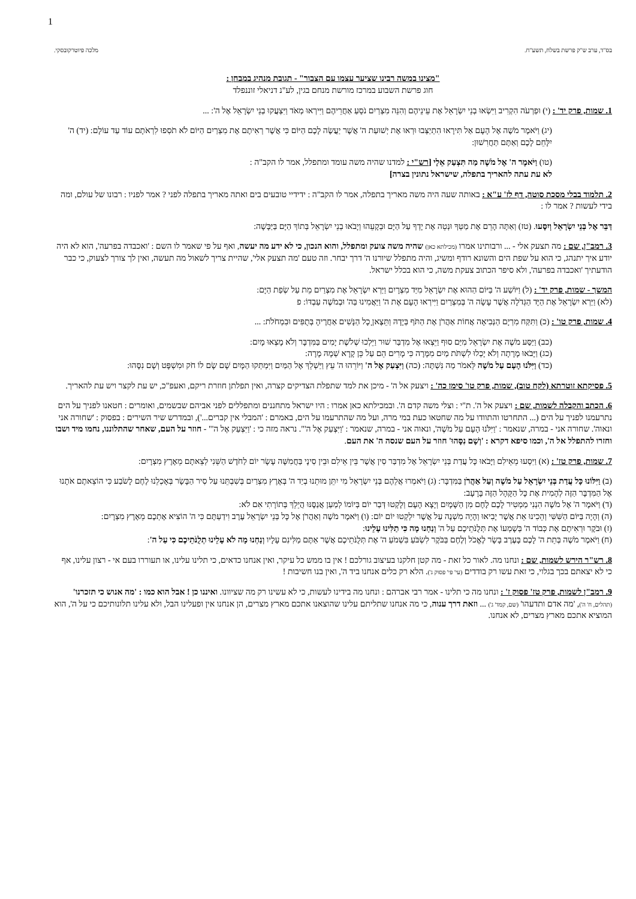1
בס"ד, ערב ש"ק פרשת בשלח, תשע"ח. מלכה פיוטרקובסקי.
"מצינו במשה רבינו שציער עצמו עם הצבור" - תגובת מנהיג במבחן :
חוג פרשת השבוע במרכז מורשת מנחם בגין, לע"נ דניאלי זוננפלד
1. שמות, פרק יד' : (י) וּפַרְעֹה הִקְרִיב וַיִּשְׂאוּ בְנֵי יִשְׂרָאֵל אֶת עֵינֵיהֶם וְהִנֵּה מִצְרַיִם נֹסֵעַ אַחֲרֵיהֶם וַיִּירְאוּ מְאֹד וַיִּצְעֲקוּ בְנֵי יִשְׂרָאֵל אֶל ה': ...
(יג) וַיֹּאמֶר מֹשֶׁה אֶל הָעָם אַל תִּירָאוּ הִתְיַצְּבוּ וּרְאוּ אֶת יְשׁוּעַת ה' אֲשֶׁר יַעֲשֶׂה לָכֶם הַיּוֹם כִּי אֲשֶׁר רְאִיתֶם אֶת מִצְרַיִם הַיּוֹם לֹא תֹסִפוּ לִרְאֹתָם עוֹד עַד עוֹלָם: (יד) ה' יִלָּחֵם לָכֶם וְאַתֶּם תַּחֲרִשׁוּן:
(טו) וַיֹּאמֶר ה' אֶל מֹשֶׁה מַה תִּצְעַק אֵלָי [רש"י : למדנו שהיה משה עומד ומתפלל, אמר לו הקב"ה :
לא עת עתה להאריך בתפלה, שישראל נתונין בצרה]
2. תלמוד בבלי מסכת סוטה, דף לז' ע"א : באותה שעה היה משה מאריך בתפלה, אמר לו הקב"ה : ידידיי טובעים בים ואתה מאריך בתפלה לפני ? אמר לפניו : רבונו של עולם, ומה בידי לעשות ? אמר לו :
דַּבֵּר אֶל בְּנֵי יִשְׂרָאֵל וְיִסָּעוּ. (טז) וְאַתָּה הָרֵם אֶת מַטְּךָ וּנְטֵה אֶת יָדְךָ עַל הַיָּם וּבְקָעֵהוּ וְיָבֹאוּ בְנֵי יִשְׂרָאֵל בְּתוֹךְ הַיָּם בַּיַּבָּשָׁה:
3. רמב"ן, שם : מה תצעק אלי - ... ורבותינו אמרו (מכילתא כאן) שהיה משה צועק ומתפלל, והוא הנכון, כי לא ידע מה יעשה, ואף על פי שאמר לו השם : 'ואכבדה בפרעה', הוא לא היה יודע איך יתנהג, כי הוא על שפת הים והשונא רודף ומשיג, והיה מתפלל שיורנו ה' דרך יבחר. וזה טעם 'מה תצעק אלי', שהיית צריך לשאול מה תעשה, ואין לך צורך לצעוק, כי כבר הודעתיך 'ואכבדה בפרעה', ולא סיפר הכתוב צעקת משה, כי הוא בכלל ישראל.
המשך - שמות, פרק יד' : (ל) וַיּוֹשַׁע ה' בַּיּוֹם הַהוּא אֶת יִשְׂרָאֵל מִיַּד מִצְרָיִם וַיַּרְא יִשְׂרָאֵל אֶת מִצְרַיִם מֵת עַל שְׂפַת הַיָּם:
(לא) וַיַּרְא יִשְׂרָאֵל אֶת הַיָּד הַגְּדֹלָה אֲשֶׁר עָשָׂה ה' בְּמִצְרַיִם וַיִּירְאוּ הָעָם אֶת ה' וַיַּאֲמִינוּ בַּה' וּבְמֹשֶׁה עַבְדּוֹ: פ
4. שמות, פרק טו' : (כ) וַתִּקַּח מִרְיָם הַנְּבִיאָה אֲחוֹת אַהֲרֹן אֶת הַתֹּף בְּיָדָהּ וַתֵּצֶאןָ כָל הַנָּשִׁים אַחֲרֶיהָ בְּתֻפִּים וּבִמְחֹלֹת: ...
(כב) וַיַּסַּע מֹשֶׁה אֶת יִשְׂרָאֵל מִיַּם סוּף וַיֵּצְאוּ אֶל מִדְבַּר שׁוּר וַיֵּלְכוּ שְׁלֹשֶׁת יָמִים בַּמִּדְבָּר וְלֹא מָצְאוּ מָיִם:
(כג) וַיָּבֹאוּ מָרָתָה וְלֹא יָכְלוּ לִשְׁתֹּת מַיִם מִמָּרָה כִּי מָרִים הֵם עַל כֵּן קָרָא שְׁמָהּ מָרָה:
(כד) וַיִּלֹּנוּ הָעָם עַל מֹשֶׁה לֵּאמֹר מַה נִּשְׁתֶּה: (כה) וַיִּצְעַק אֶל ה' וַיּוֹרֵהוּ ה' עֵץ וַיַּשְׁלֵךְ אֶל הַמַּיִם וַיִּמְתְּקוּ הַמָּיִם שָׁם שָׂם לוֹ חֹק וּמִשְׁפָּט וְשָׁם נִסָּהוּ:
5. פסיקתא זוטרתא (לקח טוב), שמות, פרק טו' סימן כה' : ויצעק אל ה' - מיכן את למד שתפלת הצדיקים קצרה, ואין תפלתן חוזרת ריקם, ואעפ"כ, יש עת לקצר ויש עת להאריך.
6. הכתב והקבלה לשמות, שם : ויצעק אל ה'. ת"י : וצלי משה קדם ה'. ובמכילתא כאן אמרו : היו ישראל מתחננים ומתפללים לפני אביהם שבשמים, ואומרים : חטאנו לפניך על הים נתרעמנו לפניך על הים (... התחרטו והתוודו על מה שחטאו כעת במי מרה, ועל מה שהתרעמו על הים, באמרם : 'המבלי אין קברים...'), ובמדרש שיר השירים : בפסוק : 'שחורה אני ונאוה'. שחורה אני - במרה, שנאמר : 'וַיִּלֹּנוּ הָעָם עַל מֹשֶׁה', ונאוה אני - במרה, שנאמר : 'וַיִּצְעַק אֶל ה'". נראה מזה כי : 'וַיִּצְעַק אֶל ה'" - חוזר על העם, שאחר שהתלוננו, נחמו מיד ושבו וחזרו להתפלל אל ה', וכמו סיפא דקרא : 'וְשָׁם נִסָּהוּ' חוזר על העם שנסה ה' את העם.
7. שמות, פרק טז' : (א) וַיִּסְעוּ מֵאֵילִם וַיָּבֹאוּ כָּל עֲדַת בְּנֵי יִשְׂרָאֵל אֶל מִדְבַּר סִין אֲשֶׁר בֵּין אֵילִם וּבֵין סִינָי בַּחֲמִשָּׁה עָשָׂר יוֹם לַחֹדֶשׁ הַשֵּׁנִי לְצֵאתָם מֵאֶרֶץ מִצְרָיִם:
(ב) וַיִּלּוֹנוּ כָּל עֲדַת בְּנֵי יִשְׂרָאֵל עַל מֹשֶׁה וְעַל אַהֲרֹן בַּמִּדְבָּר: (ג) וַיֹּאמְרוּ אֲלֵהֶם בְּנֵי יִשְׂרָאֵל מִי יִתֵּן מוּתֵנוּ בְיַד ה' בְּאֶרֶץ מִצְרַיִם בְּשִׁבְתֵּנוּ עַל סִיר הַבָּשָׂר בְּאָכְלֵנוּ לֶחֶם לָשֹׂבַע כִּי הוֹצֵאתֶם אֹתָנוּ אֶל הַמִּדְבָּר הַזֶּה לְהָמִית אֶת כָּל הַקָּהָל הַזֶּה בָּרָעָב:
(ד) וַיֹּאמֶר ה' אֶל מֹשֶׁה הִנְנִי מַמְטִיר לָכֶם לֶחֶם מִן הַשָּׁמָיִם וְיָצָא הָעָם וְלָקְטוּ דְּבַר יוֹם בְּיוֹמוֹ לְמַעַן אֲנַסֶּנּוּ הֲיֵלֵךְ בְּתוֹרָתִי אִם לֹא:
(ה) וְהָיָה בַּיּוֹם הַשִּׁשִּׁי וְהֵכִינוּ אֵת אֲשֶׁר יָבִיאוּ וְהָיָה מִשְׁנֶה עַל אֲשֶׁר יִלְקְטוּ יוֹם יוֹם: (ו) וַיֹּאמֶר מֹשֶׁה וְאַהֲרֹן אֶל כָּל בְּנֵי יִשְׂרָאֵל עֶרֶב וִידַעְתֶּם כִּי ה' הוֹצִיא אֶתְכֶם מֵאֶרֶץ מִצְרָיִם:
(ז) וּבֹקֶר וּרְאִיתֶם אֶת כְּבוֹד ה' בְּשָׁמְעוֹ אֶת תְּלֻנֹּתֵיכֶם עַל ה' וְנַחְנוּ מָה כִּי תַלִּינוּ עָלֵינוּ:
(ח) וַיֹּאמֶר מֹשֶׁה בְּתֵת ה' לָכֶם בָּעֶרֶב בָּשָׂר לֶאֱכֹל וְלֶחֶם בַּבֹּקֶר לִשְׂבֹּעַ בִּשְׁמֹעַ ה' אֶת תְּלֻנֹּתֵיכֶם אֲשֶׁר אַתֶּם מַלִּינִם עָלָיו וְנַחְנוּ מָה לֹא עָלֵינוּ תְלֻנֹּתֵיכֶם כִּי עַל ה':
8. רש"ר הירש לשמות, שם : ונחנו מה. לאור כל זאת - מה קטן חלקנו בעיצוב גורלכם ! אין בו ממש כל עיקר, ואין אנחנו כדאים, כי תלינו עלינו, או תעוררו בעם אי - רצון עלינו, אף כי לא יצאתם בכך בגלוי, כי זאת עשו רק בודדים (עי' פי' פסוק ג'). הלא רק כלים אנחנו ביד ה', ואין בנו חשיבות !
9. רמב"ן לשמות, פרק טז' פסוק ז' : ונחנו מה כי תלינו - אמר רבי אברהם : ונחנו מה בידינו לעשות, כי לא עשינו רק מה שציוונו. ואיננו כן ! אבל הוא כמו : 'מה אנוש כי תזכרנו' (תהלים, ח' ה'), 'מה אדם ותדעהו' (שם, קמד' ג') ... וזאת דרך ענוה, כי מה אנחנו שתליתם עלינו שהוצאנו אתכם מארץ מצרים, הן אנחנו אין ופעלינו הבל, ולא עלינו תלונותיכם כי על ה', הוא המוציא אתכם מארץ מצרים, לא אנחנו.